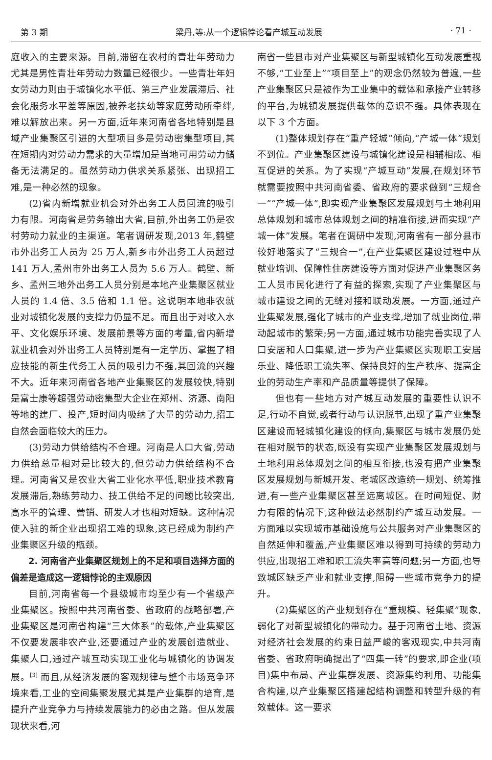第 3 期 梁丹,等:从一个逻辑悖论看产城互动发展 · 71 ·
庭收入的主要来源。目前,滞留在农村的青壮年劳动力尤其是男性青壮年劳动力数量已经很少。一些青壮年妇女劳动力则由于城镇化水平低、第三产业发展滞后、社会化服务水平差等原因,被养老扶幼等家庭劳动所牵绊,难以解放出来。另一方面,近年来河南省各地特别是县域产业集聚区引进的大型项目多是劳动密集型项目,其在短期内对劳动力需求的大量增加是当地可用劳动力储备无法满足的。虽然劳动力供求关系紧张、出现招工难,是一种必然的现象。
(2)省内新增就业机会对外出务工人员回流的吸引力有限。河南省是劳务输出大省,目前,外出务工仍是农村劳动力就业的主渠道。笔者调研发现,2013 年,鹤壁市外出务工人员为 25 万人,新乡市外出务工人员超过 141 万人,孟州市外出务工人员为 5.6 万人。鹤壁、新乡、孟州三地外出务工人员分别是本地产业集聚区就业人员的 1.4 倍、3.5 倍和 1.1 倍。这说明本地非农就业对城镇化发展的支撑力仍显不足。而且出于对收入水平、文化娱乐环境、发展前景等方面的考量,省内新增就业机会对外出务工人员特别是有一定学历、掌握了相应技能的新生代务工人员的吸引力不强,其回流的兴趣不大。近年来河南省各地产业集聚区的发展较快,特别是富士康等超强劳动密集型大企业在郑州、济源、南阳等地的建厂、投产,短时间内吸纳了大量的劳动力,招工自然会面临较大的压力。
(3)劳动力供给结构不合理。河南是人口大省,劳动力供给总量相对是比较大的,但劳动力供给结构不合理。河南省又是农业大省工业化水平低,职业技术教育发展滞后,熟练劳动力、技工供给不足的问题比较突出,高水平的管理、营销、研发人才也相对短缺。这种情况使入驻的新企业出现招工难的现象,这已经成为制约产业集聚区升级的瓶颈。
2. 河南省产业集聚区规划上的不足和项目选择方面的偏差是造成这一逻辑悖论的主观原因
目前,河南省每一个县级城市均至少有一个省级产业集聚区。按照中共河南省委、省政府的战略部署,产业集聚区是河南省构建“三大体系”的载体,产业集聚区不仅要发展非农产业,还要通过产业的发展创造就业、集聚人口,通过产城互动实现工业化与城镇化的协调发展。<sup>[3]</sup> 而且,从经济发展的客观规律与整个市场竞争环境来看,工业的空间集聚发展尤其是产业集群的培育,是提升产业竞争力与持续发展能力的必由之路。但从发展现状来看,河
南省一些县市对产业集聚区与新型城镇化互动发展重视不够,“工业至上”“项目至上”的观念仍然较为普遍,一些产业集聚区只是被作为工业集中的载体和承接产业转移的平台,为城镇发展提供载体的意识不强。具体表现在以下 3 个方面。
(1)整体规划存在“重产轻城”倾向,“产城一体”规划不到位。产业集聚区建设与城镇化建设是相辅相成、相互促进的关系。为了实现“产城互动”发展,在规划环节就需要按照中共河南省委、省政府的要求做到“三规合一”“产城一体”,即实现产业集聚区发展规划与土地利用总体规划和城市总体规划之间的精准衔接,进而实现“产城一体”发展。笔者在调研中发现,河南省有一部分县市较好地落实了“三规合一”,在产业集聚区建设过程中从就业培训、保障性住房建设等方面对促进产业集聚区务工人员市民化进行了有益的探索,实现了产业集聚区与城市建设之间的无缝对接和联动发展。一方面,通过产业集聚发展,强化了城市的产业支撑,增加了就业岗位,带动起城市的繁荣;另一方面,通过城市功能完善实现了人口安居和人口集聚,进一步为产业集聚区实现职工安居乐业、降低职工流失率、保持良好的生产秩序、提高企业的劳动生产率和产品质量等提供了保障。
但也有一些地方对产城互动发展的重要性认识不足,行动不自觉,或者行动与认识脱节,出现了重产业集聚区建设而轻城镇化建设的倾向,集聚区与城市发展仍处在相对脱节的状态,既没有实现产业集聚区发展规划与土地利用总体规划之间的相互衔接,也没有把产业集聚区发展规划与新城开发、老城区改造统一规划、统筹推进,有一些产业集聚区甚至远离城区。在时间短促、财力有限的情况下,这种做法必然制约产城互动发展。一方面难以实现城市基础设施与公共服务对产业集聚区的自然延伸和覆盖,产业集聚区难以得到可持续的劳动力供应,出现招工难和职工流失率高等问题;另一方面,也导致城区缺乏产业和就业支撑,阻碍一些城市竞争力的提升。
(2)集聚区的产业规划存在“重规模、轻集聚”现象,弱化了对新型城镇化的带动力。基于河南省土地、资源对经济社会发展的约束日益严峻的客观现实,中共河南省委、省政府明确提出了“四集一转”的要求,即企业(项目)集中布局、产业集群发展、资源集约利用、功能集合构建,以产业集聚区搭建起结构调整和转型升级的有效载体。这一要求